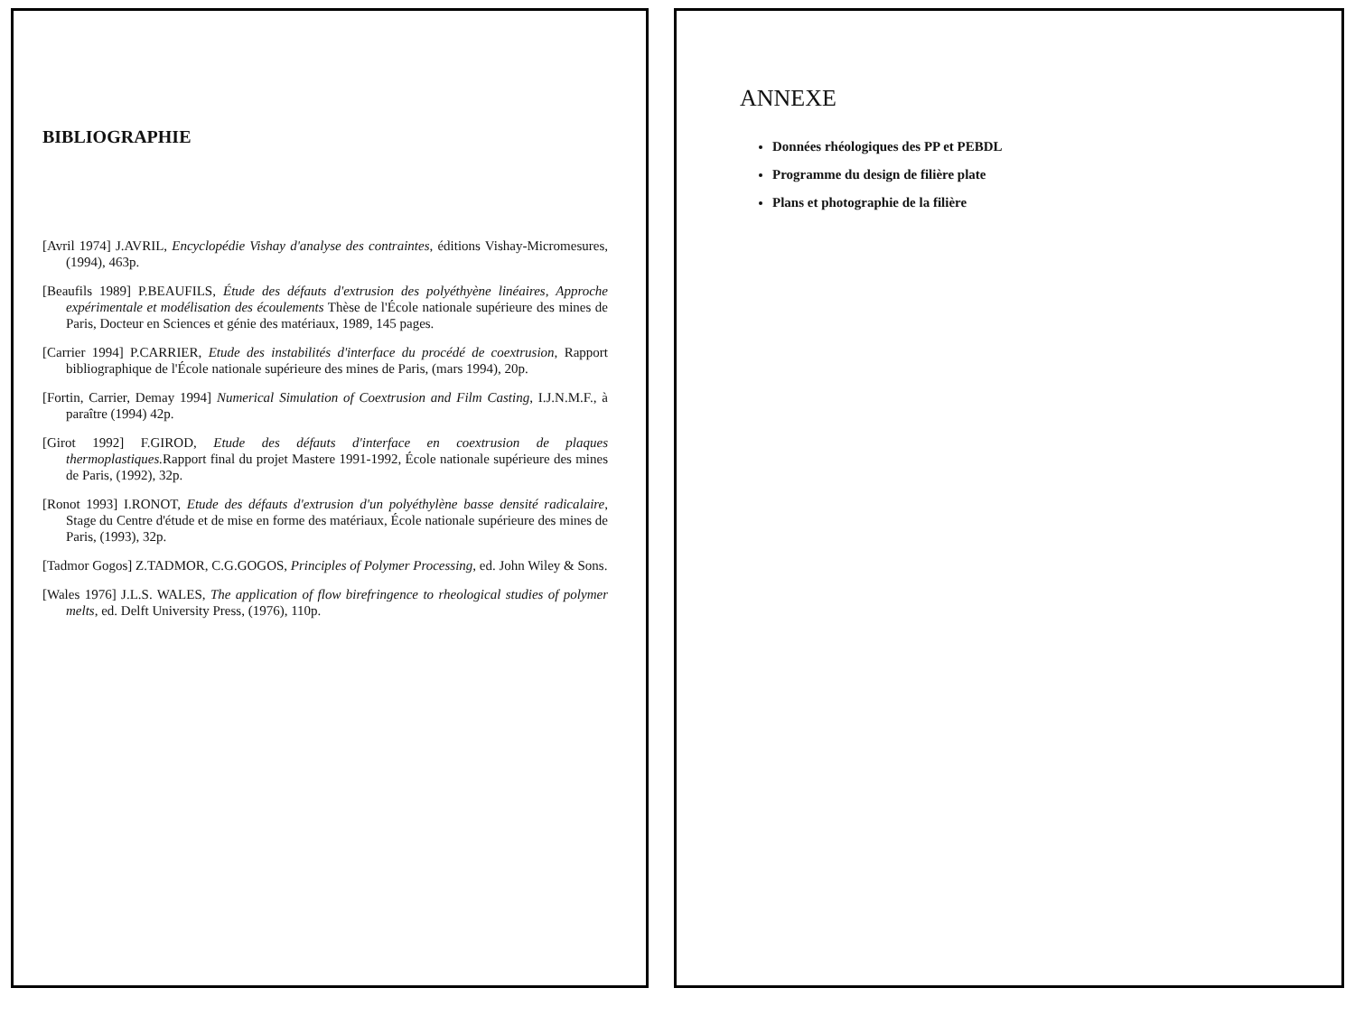BIBLIOGRAPHIE
[Avril 1974] J.AVRIL, Encyclopédie Vishay d'analyse des contraintes, éditions Vishay-Micromesures, (1994), 463p.
[Beaufils 1989] P.BEAUFILS, Étude des défauts d'extrusion des polyéthyène linéaires, Approche expérimentale et modélisation des écoulements Thèse de l'École nationale supérieure des mines de Paris, Docteur en Sciences et génie des matériaux, 1989, 145 pages.
[Carrier 1994] P.CARRIER, Etude des instabilités d'interface du procédé de coextrusion, Rapport bibliographique de l'École nationale supérieure des mines de Paris, (mars 1994), 20p.
[Fortin, Carrier, Demay 1994] Numerical Simulation of Coextrusion and Film Casting, I.J.N.M.F., à paraître (1994) 42p.
[Girot 1992] F.GIROD, Etude des défauts d'interface en coextrusion de plaques thermoplastiques. Rapport final du projet Mastere 1991-1992, École nationale supérieure des mines de Paris, (1992), 32p.
[Ronot 1993] I.RONOT, Etude des défauts d'extrusion d'un polyéthylène basse densité radicalaire, Stage du Centre d'étude et de mise en forme des matériaux, École nationale supérieure des mines de Paris, (1993), 32p.
[Tadmor Gogos] Z.TADMOR, C.G.GOGOS, Principles of Polymer Processing, ed. John Wiley & Sons.
[Wales 1976] J.L.S. WALES, The application of flow birefringence to rheological studies of polymer melts, ed. Delft University Press, (1976), 110p.
ANNEXE
Données rhéologiques des PP et PEBDL
Programme du design de filière plate
Plans et photographie de la filière